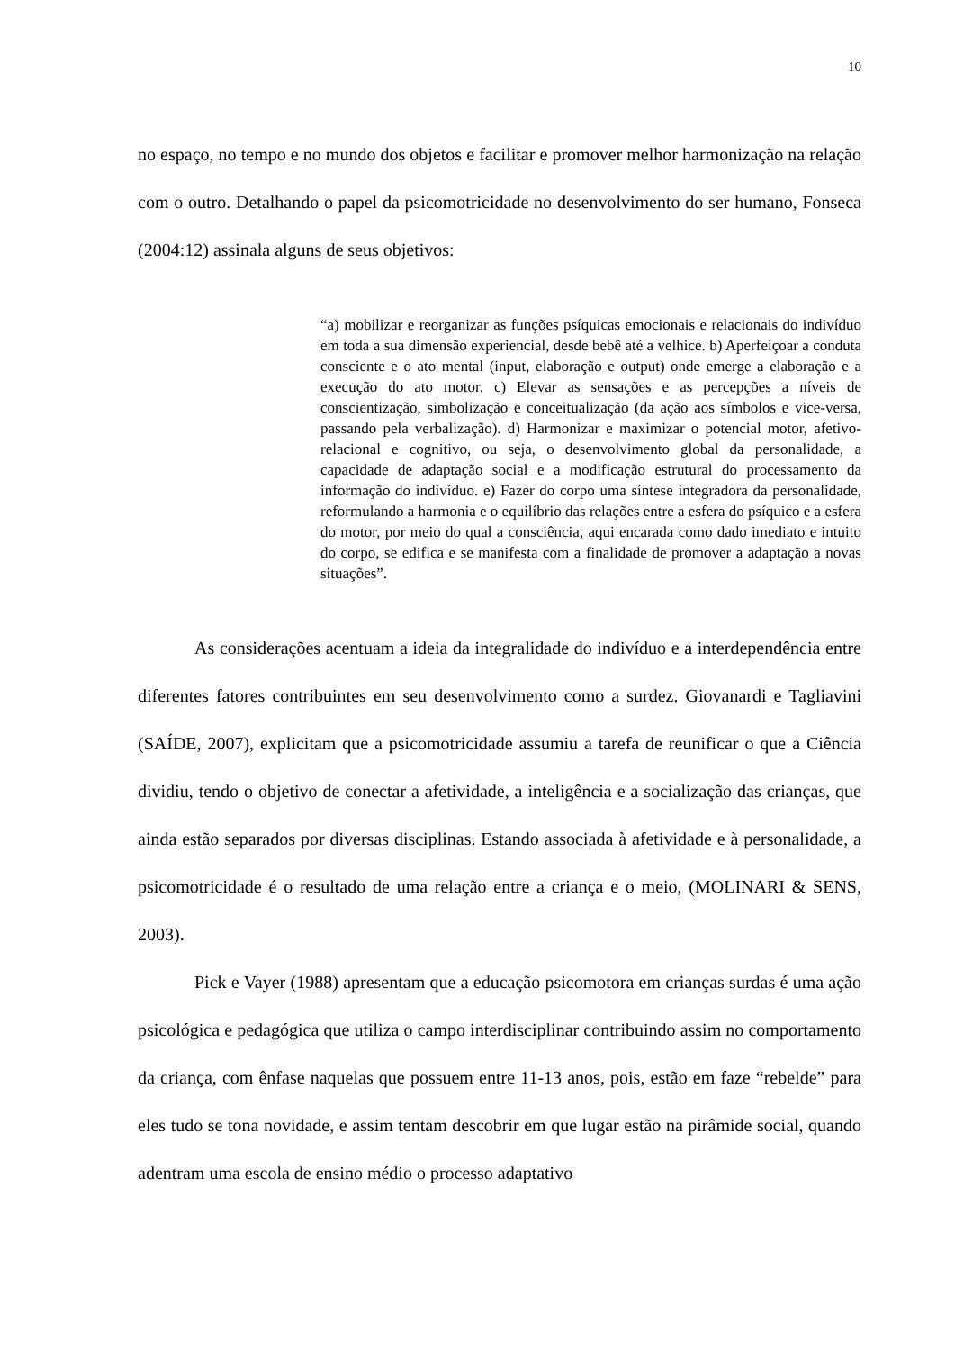10
no espaço, no tempo e no mundo dos objetos e facilitar e promover melhor harmonização na relação com o outro. Detalhando o papel da psicomotricidade no desenvolvimento do ser humano, Fonseca (2004:12) assinala alguns de seus objetivos:
“a) mobilizar e reorganizar as funções psíquicas emocionais e relacionais do indivíduo em toda a sua dimensão experiencial, desde bebê até a velhice. b) Aperfeiçoar a conduta consciente e o ato mental (input, elaboração e output) onde emerge a elaboração e a execução do ato motor. c) Elevar as sensações e as percepções a níveis de conscientização, simbolização e conceitualização (da ação aos símbolos e vice-versa, passando pela verbalização). d) Harmonizar e maximizar o potencial motor, afetivo-relacional e cognitivo, ou seja, o desenvolvimento global da personalidade, a capacidade de adaptação social e a modificação estrutural do processamento da informação do indivíduo. e) Fazer do corpo uma síntese integradora da personalidade, reformulando a harmonia e o equilíbrio das relações entre a esfera do psíquico e a esfera do motor, por meio do qual a consciência, aqui encarada como dado imediato e intuito do corpo, se edifica e se manifesta com a finalidade de promover a adaptação a novas situações”.
As considerações acentuam a ideia da integralidade do indivíduo e a interdependência entre diferentes fatores contribuintes em seu desenvolvimento como a surdez. Giovanardi e Tagliavini (SAÍDE, 2007), explicitam que a psicomotricidade assumiu a tarefa de reunificar o que a Ciência dividiu, tendo o objetivo de conectar a afetividade, a inteligência e a socialização das crianças, que ainda estão separados por diversas disciplinas. Estando associada à afetividade e à personalidade, a psicomotricidade é o resultado de uma relação entre a criança e o meio, (MOLINARI & SENS, 2003).
Pick e Vayer (1988) apresentam que a educação psicomotora em crianças surdas é uma ação psicológica e pedagógica que utiliza o campo interdisciplinar contribuindo assim no comportamento da criança, com ênfase naquelas que possuem entre 11-13 anos, pois, estão em faze “rebelde” para eles tudo se tona novidade, e assim tentam descobrir em que lugar estão na pirâmide social, quando adentram uma escola de ensino médio o processo adaptativo